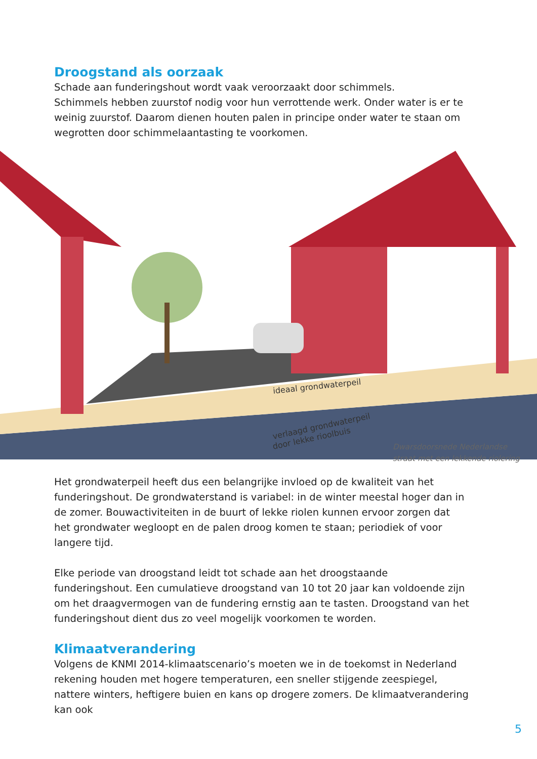Droogstand als oorzaak
Schade aan funderingshout wordt vaak veroorzaakt door schimmels.
Schimmels hebben zuurstof nodig voor hun verrottende werk. Onder water is er te weinig zuurstof. Daarom dienen houten palen in principe onder water te staan om wegrotten door schimmelaantasting te voorkomen.
ideaal grondwaterpeil
verlaagd grondwaterpeil
door lekke rioolbuis
Dwarsdoorsnede Nederlandse straat met een lekkende riolering
Het grondwaterpeil heeft dus een belangrijke invloed op de kwaliteit van het funderingshout. De grondwaterstand is variabel: in de winter meestal hoger dan in de zomer. Bouwactiviteiten in de buurt of lekke riolen kunnen ervoor zorgen dat het grondwater wegloopt en de palen droog komen te staan; periodiek of voor langere tijd.
Elke periode van droogstand leidt tot schade aan het droogstaande funderingshout. Een cumulatieve droogstand van 10 tot 20 jaar kan voldoende zijn om het draagvermogen van de fundering ernstig aan te tasten. Droogstand van het funderingshout dient dus zo veel mogelijk voorkomen te worden.
Klimaatverandering
Volgens de KNMI 2014-klimaatscenario’s moeten we in de toekomst in Nederland rekening houden met hogere temperaturen, een sneller stijgende zeespiegel, nattere winters, heftigere buien en kans op drogere zomers. De klimaatverandering kan ook
5